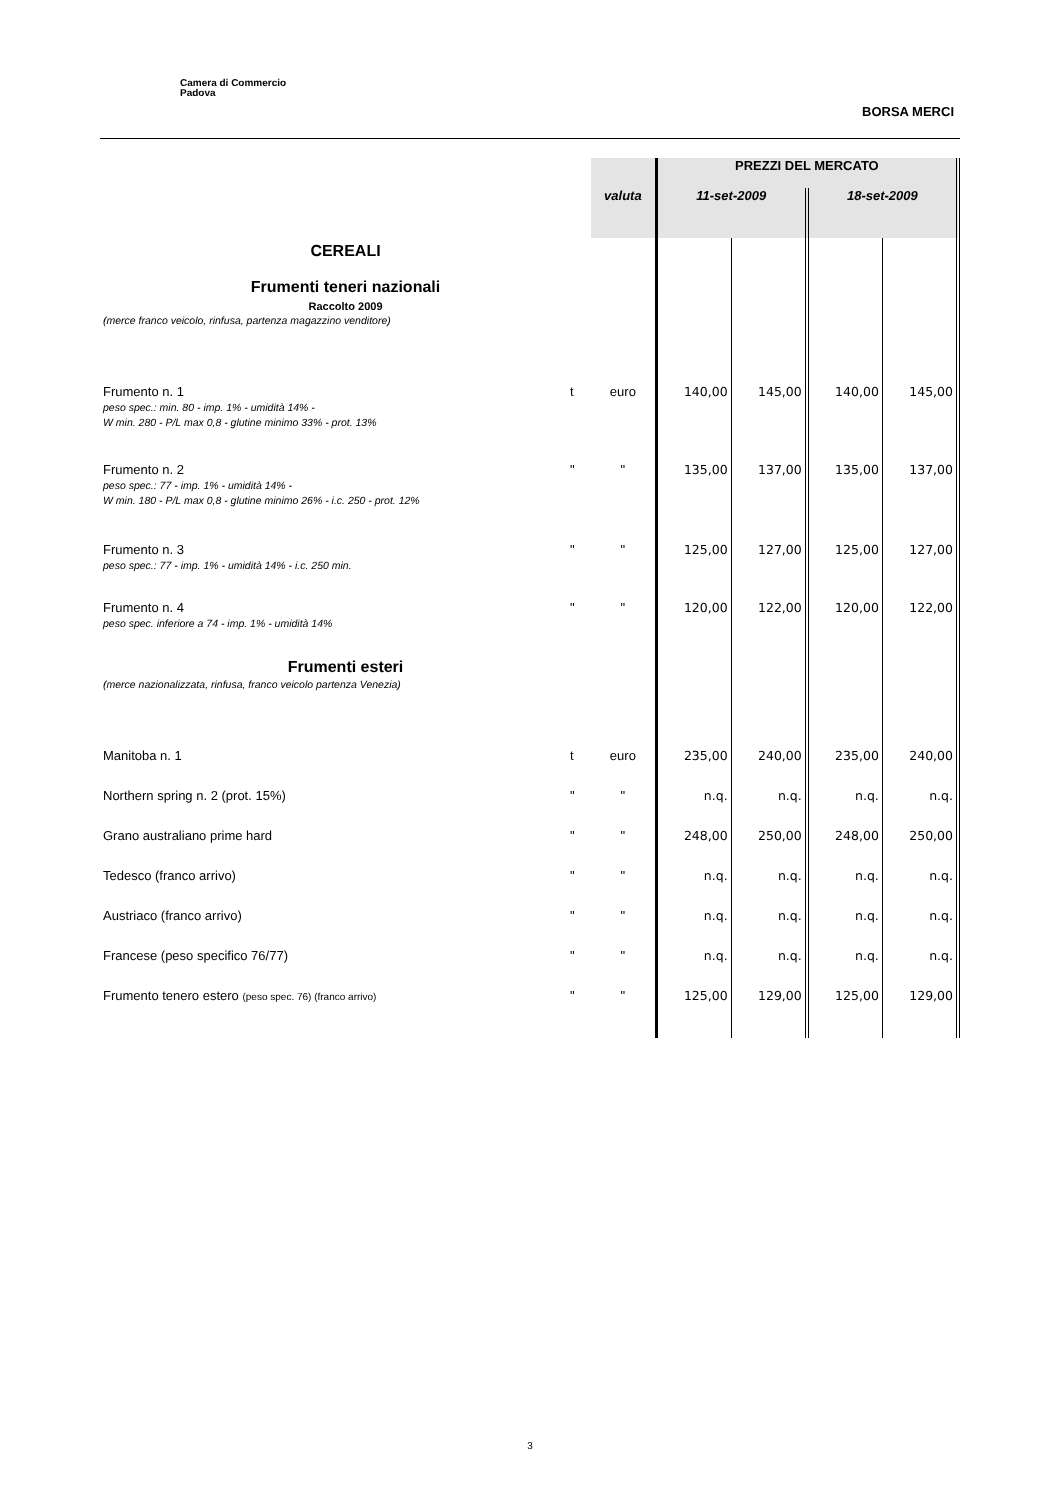Camera di Commercio
Padova
BORSA MERCI
| | | | | PREZZI DEL MERCATO | | | |
| | | | valuta | 11-set-2009 | | 18-set-2009 | |
| CEREALI Frumenti teneri nazionali Raccolto 2009 | | | | | | | |
| (merce franco veicolo, rinfusa, partenza magazzino venditore) | | | | | | | |
| Frumento n. 1 peso spec.: min. 80 - imp. 1% - umidità 14% - W min. 280 - P/L max 0,8 - glutine minimo 33% - prot. 13% | t | | euro | 140,00 | 145,00 | 140,00 | 145,00 |
| Frumento n. 2 peso spec.: 77 - imp. 1% - umidità 14% - W min. 180 - P/L max 0,8 - glutine minimo 26% - i.c. 250 - prot. 12% | " | | " | 135,00 | 137,00 | 135,00 | 137,00 |
| Frumento n. 3 peso spec.: 77 - imp. 1% - umidità 14% - i.c. 250 min. | " | | " | 125,00 | 127,00 | 125,00 | 127,00 |
| Frumento n. 4 peso spec. inferiore a 74 - imp. 1% - umidità 14% | " | | " | 120,00 | 122,00 | 120,00 | 122,00 |
| Frumenti esteri (merce nazionalizzata, rinfusa, franco veicolo partenza Venezia) | | | | | | | |
| Manitoba n. 1 | t | | euro | 235,00 | 240,00 | 235,00 | 240,00 |
| Northern spring n. 2 (prot. 15%) | " | | " | n.q. | n.q. | n.q. | n.q. |
| Grano australiano prime hard | " | | " | 248,00 | 250,00 | 248,00 | 250,00 |
| Tedesco (franco arrivo) | " | | " | n.q. | n.q. | n.q. | n.q. |
| Austriaco (franco arrivo) | " | | " | n.q. | n.q. | n.q. | n.q. |
| Francese (peso specifico 76/77) | " | | " | n.q. | n.q. | n.q. | n.q. |
| Frumento tenero estero (peso spec. 76) (franco arrivo) | " | | " | 125,00 | 129,00 | 125,00 | 129,00 |
3